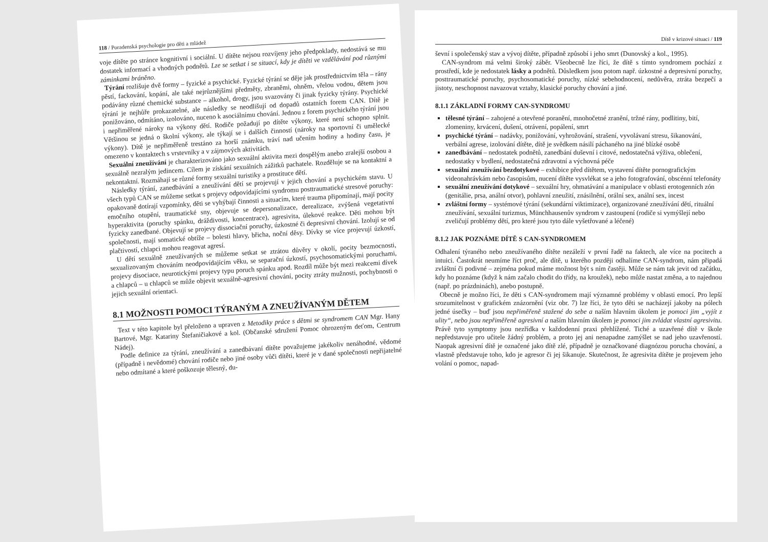118 / Poradenská psychologie pro děti a mládež
voje dítěte po stránce kognitivní i sociální. U dítěte nejsou rozvíjeny jeho předpoklady, nedostává se mu dostatek informací a vhodných podnětů. Lze se setkat i se situací, kdy je dítěti ve vzdělávání pod různými záminkami bráněno.
Týrání rozlišuje dvě formy – fyzické a psychické. Fyzické týrání se děje jak prostřednictvím těla – rány pěstí, fackování, kopání, ale také nejrůznějšími předměty, zbraněmi, ohněm, vřelou vodou, dětem jsou podávány různé chemické substance – alkohol, drogy, jsou svazovány či jinak fyzicky týrány. Psychické týrání je nejhůře prokazatelné, ale následky se neodlišují od dopadů ostatních forem CAN. Dítě je ponižováno, odmítáno, izolováno, nuceno k asociálnímu chování. Jednou z forem psychického týrání jsou i nepřiměřené nároky na výkony dětí. Rodiče požadují po dítěte výkony, které není schopno splnit. Většinou se jedná o školní výkony, ale týkají se i dalších činností (nároky na sportovní či umělecké výkony). Dítě je nepřiměřeně trestáno za horší známku, tráví nad učením hodiny a hodiny času, je omezeno v kontaktech s vrstevníky a v zájmových aktivitách.
Sexuální zneužívání je charakterizováno jako sexuální aktivita mezi dospělým anebo zralejší osobou a sexuálně nezralým jedincem. Cílem je získání sexuálních zážitků pachatele. Rozděluje se na kontaktní a nekontaktní. Rozmáhají se různé formy sexuální turistiky a prostituce dětí.
Následky týrání, zanedbávání a zneužívání dětí se projevují v jejich chování a psychickém stavu. U všech typů CAN se můžeme setkat s projevy odpovídajícími syndromu posttraumatické stresové poruchy: opakovaně dotírají vzpomínky, děti se vyhýbají činnosti a situacím, které trauma připomínají, mají pocity emočního otupění, traumatické sny, objevuje se depersonalizace, derealizace, zvýšená vegetativní hyperaktivita (poruchy spánku, dráždivosti, koncentrace), agresivita, úlekové reakce. Děti mohou být fyzicky zanedbané. Objevují se projevy dissociační poruchy, úzkostné či depresivní chování. Izolují se od společnosti, mají somatické obtíže – bolesti hlavy, břicha, noční děsy. Dívky se více projevují úzkostí, plačtivostí, chlapci mohou reagovat agresí.
U dětí sexuálně zneužívaných se můžeme setkat se ztrátou důvěry v okolí, pocity bezmocnosti, sexualizovaným chováním neodpovídajícím věku, se separační úzkostí, psychosomatickými poruchami, projevy disociace, neurotickými projevy typu poruch spánku apod. Rozdíl může být mezi reakcemi dívek a chlapců – u chlapců se může objevit sexuálně-agresivní chování, pocity ztráty mužnosti, pochybnosti o jejich sexuální orientaci.
8.1 MOŽNOSTI POMOCI TÝRANÝM A ZNEUŽÍVANÝM DĚTEM
Text v této kapitole byl přeloženo a upraven z Metodiky práce s dětmi se syndromem CAN Mgr. Hany Bartové, Mgr. Katariny Štefaničiakové a kol. (Občanské sdružení Pomoc ohrozeným deťom, Centrum Nádej).
Podle definice za týrání, zneužívání a zanedbávaní dítěte považujeme jakékoliv nenáhodné, vědomé (případně i nevědomé) chování rodiče nebo jiné osoby vůči dítěti, které je v dané společnosti nepřijatelné nebo odmítané a které poškozuje tělesný, du-
Dítě v krizové situaci / 119
ševní i společenský stav a vývoj dítěte, případně způsobí i jeho smrt (Dunovský a kol., 1995).
CAN-syndrom má velmi široký záběr. Všeobecně lze říci, že dítě s tímto syndromem pochází z prostředí, kde je nedostatek lásky a podnětů. Důsledkem jsou potom např. úzkostné a depresivní poruchy, posttraumatické poruchy, psychosomatické poruchy, nízké sebehodnocení, nedůvěra, ztráta bezpečí a jistoty, neschopnost navazovat vztahy, klasické poruchy chování a jiné.
8.1.1 ZÁKLADNÍ FORMY CAN-SYNDROMU
tělesné týrání – zahojené a otevřené poranění, mnohočetné zranění, tržné rány, podlitiny, bití, zlomeniny, krvácení, dušení, otrávení, popálení, smrt
psychické týrání – nadávky, ponižování, vyhrožování, strašení, vyvolávaní stresu, šikanování, verbální agrese, izolování dítěte, dítě je svědkem násilí páchaného na jiné blízké osobě
zanedbávání – nedostatek podnětů, zanedbání duševní i citové, nedostatečná výživa, oblečení, nedostatky v bydlení, nedostatečná zdravotní a výchovná péče
sexuální zneužívání bezdotykové – exhibice před dítětem, vystavení dítěte pornografickým videonahrávkám nebo časopisům, nucení dítěte vysvlékat se a jeho fotografování, obscénní telefonáty
sexuální zneužívání dotykové – sexuální hry, ohmatávání a manipulace v oblasti erotogenních zón (genitálie, prsa, anální otvor), pohlavní zneužití, znásilnění, orální sex, anální sex, incest
zvláštní formy – systémové týrání (sekundární viktimizace), organizované zneužívání dětí, rituální zneužívání, sexuální turizmus, Münchhausenův syndrom v zastoupení (rodiče si vymýšlejí nebo zveličují problémy dětí, pro které jsou tyto dále vyšetřované a léčené)
8.1.2 JAK POZNÁME DÍTĚ S CAN-SYNDROMEM
Odhalení týraného nebo zneužívaného dítěte nezáleží v první řadě na faktech, ale více na pocitech a intuici. Častokrát neumíme říct proč, ale dítě, u kterého později odhalíme CAN-syndrom, nám připadá zvláštní či podivné – zejména pokud máme možnost být s ním častěji. Může se nám tak jevit od začátku, kdy ho poznáme (když k nám začalo chodit do třídy, na kroužek), nebo může nastat změna, a to najednou (např. po prázdninách), anebo postupně.
Obecně je možno říci, že děti s CAN-syndromem mají významné problémy v oblasti emocí. Pro lepší srozumitelnost v grafickém znázornění (viz obr. 7) lze říci, že tyto děti se nacházejí jakoby na pólech jedné úsečky – buď jsou nepřiměřeně stažené do sebe a naším hlavním úkolem je pomoci jim „vyjít z ulity“, nebo jsou nepřiměřeně agresivní a naším hlavním úkolem je pomoci jim zvládat vlastní agresivitu. Právě tyto symptomy jsou nezřídka v každodenní praxi přehlížené. Tiché a uzavřené dítě v škole nepředstavuje pro učitele žádný problém, a proto jej ani nenapadne zamýšlet se nad jeho uzavřeností. Naopak agresivní dítě je označené jako dítě zlé, případně je označkované diagnózou porucha chování, a vlastně představuje toho, kdo je agresor či jej šikanuje. Skutečnost, že agresivita dítěte je projevem jeho volání o pomoc, napad-